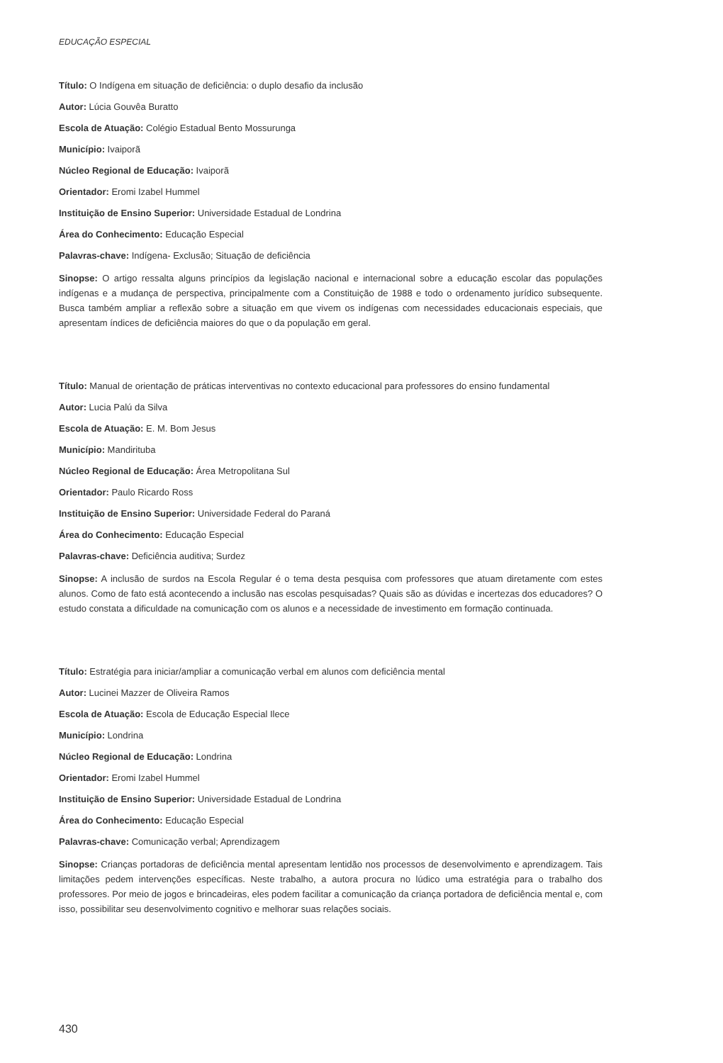EDUCAÇÃO ESPECIAL
Título: O Indígena em situação de deficiência: o duplo desafio da inclusão
Autor: Lúcia Gouvêa Buratto
Escola de Atuação: Colégio Estadual Bento Mossurunga
Município: Ivaiporã
Núcleo Regional de Educação: Ivaiporã
Orientador: Eromi Izabel Hummel
Instituição de Ensino Superior: Universidade Estadual de Londrina
Área do Conhecimento: Educação Especial
Palavras-chave: Indígena- Exclusão; Situação de deficiência
Sinopse: O artigo ressalta alguns princípios da legislação nacional e internacional sobre a educação escolar das populações indígenas e a mudança de perspectiva, principalmente com a Constituição de 1988 e todo o ordenamento jurídico subsequente. Busca também ampliar a reflexão sobre a situação em que vivem os indígenas com necessidades educacionais especiais, que apresentam índices de deficiência maiores do que o da população em geral.
Título: Manual de orientação de práticas interventivas no contexto educacional para professores do ensino fundamental
Autor: Lucia Palú da Silva
Escola de Atuação: E. M. Bom Jesus
Município: Mandirituba
Núcleo Regional de Educação: Área Metropolitana Sul
Orientador: Paulo Ricardo Ross
Instituição de Ensino Superior: Universidade Federal do Paraná
Área do Conhecimento: Educação Especial
Palavras-chave: Deficiência auditiva; Surdez
Sinopse: A inclusão de surdos na Escola Regular é o tema desta pesquisa com professores que atuam diretamente com estes alunos. Como de fato está acontecendo a inclusão nas escolas pesquisadas? Quais são as dúvidas e incertezas dos educadores? O estudo constata a dificuldade na comunicação com os alunos e a necessidade de investimento em formação continuada.
Título: Estratégia para iniciar/ampliar a comunicação verbal em alunos com deficiência mental
Autor: Lucinei Mazzer de Oliveira Ramos
Escola de Atuação: Escola de Educação Especial Ilece
Município: Londrina
Núcleo Regional de Educação: Londrina
Orientador: Eromi Izabel Hummel
Instituição de Ensino Superior: Universidade Estadual de Londrina
Área do Conhecimento: Educação Especial
Palavras-chave: Comunicação verbal; Aprendizagem
Sinopse: Crianças portadoras de deficiência mental apresentam lentidão nos processos de desenvolvimento e aprendizagem. Tais limitações pedem intervenções específicas. Neste trabalho, a autora procura no lúdico uma estratégia para o trabalho dos professores. Por meio de jogos e brincadeiras, eles podem facilitar a comunicação da criança portadora de deficiência mental e, com isso, possibilitar seu desenvolvimento cognitivo e melhorar suas relações sociais.
430